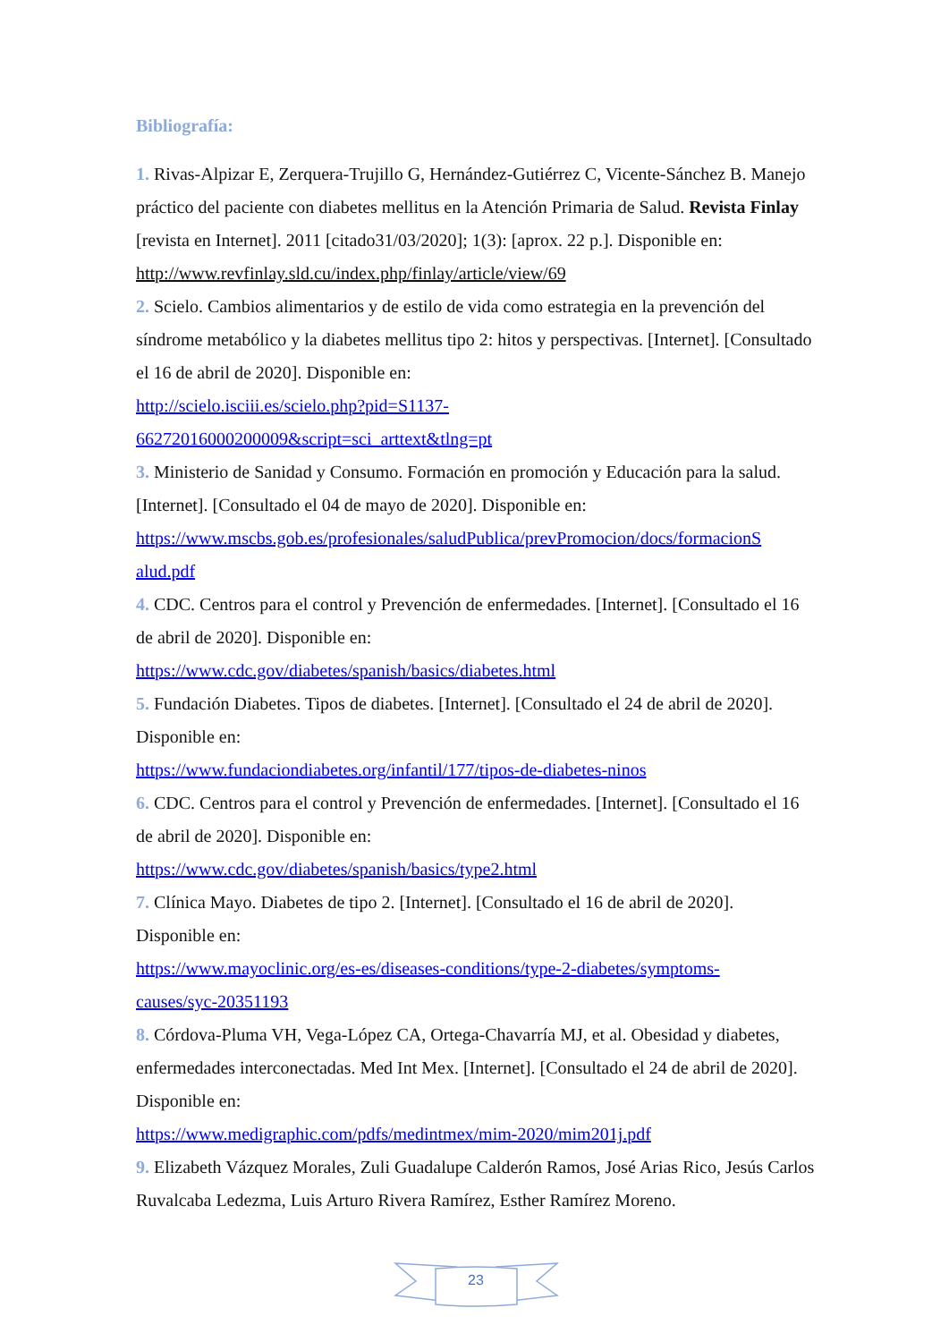Bibliografía:
1. Rivas-Alpizar E, Zerquera-Trujillo G, Hernández-Gutiérrez C, Vicente-Sánchez B. Manejo práctico del paciente con diabetes mellitus en la Atención Primaria de Salud. Revista Finlay [revista en Internet]. 2011 [citado31/03/2020]; 1(3): [aprox. 22 p.]. Disponible en: http://www.revfinlay.sld.cu/index.php/finlay/article/view/69
2. Scielo. Cambios alimentarios y de estilo de vida como estrategia en la prevención del síndrome metabólico y la diabetes mellitus tipo 2: hitos y perspectivas. [Internet]. [Consultado el 16 de abril de 2020]. Disponible en:
http://scielo.isciii.es/scielo.php?pid=S1137-
66272016000200009&script=sci_arttext&tlng=pt
3. Ministerio de Sanidad y Consumo. Formación en promoción y Educación para la salud. [Internet]. [Consultado el 04 de mayo de 2020]. Disponible en:
https://www.mscbs.gob.es/profesionales/saludPublica/prevPromocion/docs/formacionS
alud.pdf
4. CDC. Centros para el control y Prevención de enfermedades. [Internet]. [Consultado el 16 de abril de 2020]. Disponible en:
https://www.cdc.gov/diabetes/spanish/basics/diabetes.html
5. Fundación Diabetes. Tipos de diabetes. [Internet]. [Consultado el 24 de abril de 2020]. Disponible en:
https://www.fundaciondiabetes.org/infantil/177/tipos-de-diabetes-ninos
6. CDC. Centros para el control y Prevención de enfermedades. [Internet]. [Consultado el 16 de abril de 2020]. Disponible en:
https://www.cdc.gov/diabetes/spanish/basics/type2.html
7. Clínica Mayo. Diabetes de tipo 2. [Internet]. [Consultado el 16 de abril de 2020]. Disponible en:
https://www.mayoclinic.org/es-es/diseases-conditions/type-2-diabetes/symptoms-
causes/syc-20351193
8. Córdova-Pluma VH, Vega-López CA, Ortega-Chavarría MJ, et al. Obesidad y diabetes, enfermedades interconectadas. Med Int Mex. [Internet]. [Consultado el 24 de abril de 2020]. Disponible en:
https://www.medigraphic.com/pdfs/medintmex/mim-2020/mim201j.pdf
9. Elizabeth Vázquez Morales, Zuli Guadalupe Calderón Ramos, José Arias Rico, Jesús Carlos Ruvalcaba Ledezma, Luis Arturo Rivera Ramírez, Esther Ramírez Moreno.
23